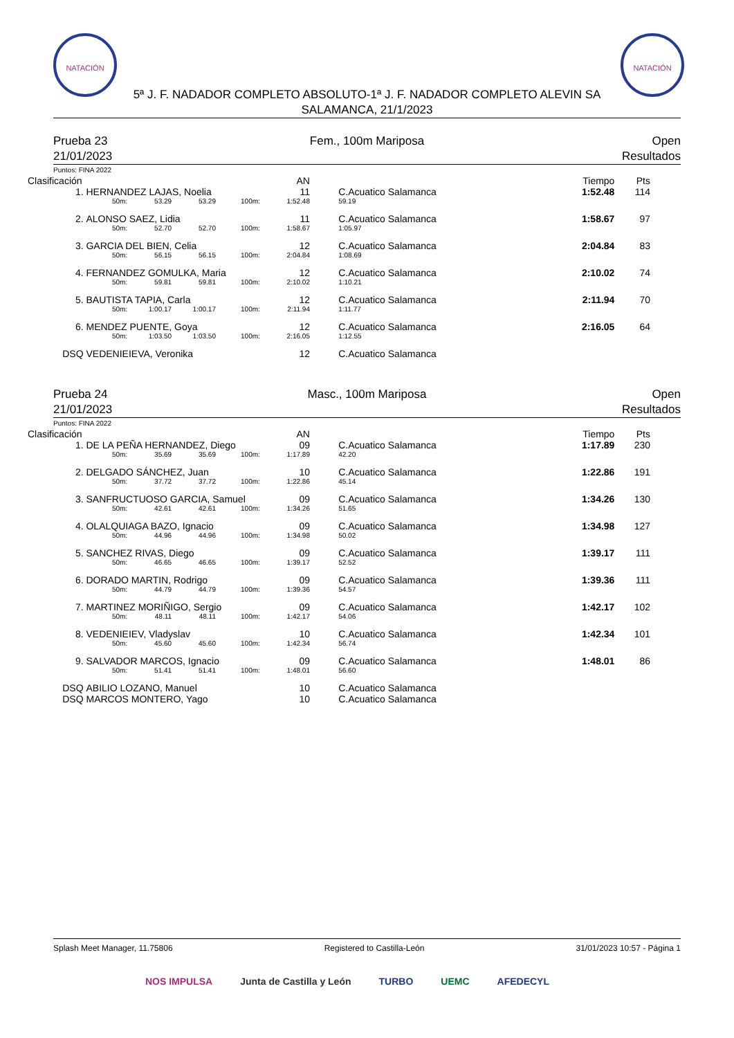NATACIÓN NATACIÓN
5ª J. F. NADADOR COMPLETO ABSOLUTO-1ª J. F. NADADOR COMPLETO ALEVIN SA
SALAMANCA, 21/1/2023
Prueba 23
21/01/2023
Fem., 100m Mariposa Open
Resultados
Puntos: FINA 2022
| Clasificación | | | | | AN | | | Tiempo | Pts |
| --- | --- | --- | --- | --- | --- | --- | --- | --- | --- |
| 1. | HERNANDEZ LAJAS, Noelia | | | | 11 | | C.Acuatico Salamanca | 1:52.48 | 114 |
| | 50m: | 53.29 | 53.29 | 100m: | 1:52.48 | | 59.19 | | |
| 2. | ALONSO SAEZ, Lidia | | | | 11 | | C.Acuatico Salamanca | 1:58.67 | 97 |
| | 50m: | 52.70 | 52.70 | 100m: | 1:58.67 | | 1:05.97 | | |
| 3. | GARCIA DEL BIEN, Celia | | | | 12 | | C.Acuatico Salamanca | 2:04.84 | 83 |
| | 50m: | 56.15 | 56.15 | 100m: | 2:04.84 | | 1:08.69 | | |
| 4. | FERNANDEZ GOMULKA, Maria | | | | 12 | | C.Acuatico Salamanca | 2:10.02 | 74 |
| | 50m: | 59.81 | 59.81 | 100m: | 2:10.02 | | 1:10.21 | | |
| 5. | BAUTISTA TAPIA, Carla | | | | 12 | | C.Acuatico Salamanca | 2:11.94 | 70 |
| | 50m: | 1:00.17 | 1:00.17 | 100m: | 2:11.94 | | 1:11.77 | | |
| 6. | MENDEZ PUENTE, Goya | | | | 12 | | C.Acuatico Salamanca | 2:16.05 | 64 |
| | 50m: | 1:03.50 | 1:03.50 | 100m: | 2:16.05 | | 1:12.55 | | |
| DSQ | VEDENIEIEVA, Veronika | | | | 12 | | C.Acuatico Salamanca | | |
Prueba 24
21/01/2023
Masc., 100m Mariposa Open
Resultados
Puntos: FINA 2022
| Clasificación | | | | | AN | | | Tiempo | Pts |
| --- | --- | --- | --- | --- | --- | --- | --- | --- | --- |
| 1. | DE LA PEÑA HERNANDEZ, Diego | | | | 09 | | C.Acuatico Salamanca | 1:17.89 | 230 |
| | 50m: | 35.69 | 35.69 | 100m: | 1:17.89 | | 42.20 | | |
| 2. | DELGADO SÁNCHEZ, Juan | | | | 10 | | C.Acuatico Salamanca | 1:22.86 | 191 |
| | 50m: | 37.72 | 37.72 | 100m: | 1:22.86 | | 45.14 | | |
| 3. | SANFRUCTUOSO GARCIA, Samuel | | | | 09 | | C.Acuatico Salamanca | 1:34.26 | 130 |
| | 50m: | 42.61 | 42.61 | 100m: | 1:34.26 | | 51.65 | | |
| 4. | OLALQUIAGA BAZO, Ignacio | | | | 09 | | C.Acuatico Salamanca | 1:34.98 | 127 |
| | 50m: | 44.96 | 44.96 | 100m: | 1:34.98 | | 50.02 | | |
| 5. | SANCHEZ RIVAS, Diego | | | | 09 | | C.Acuatico Salamanca | 1:39.17 | 111 |
| | 50m: | 46.65 | 46.65 | 100m: | 1:39.17 | | 52.52 | | |
| 6. | DORADO MARTIN, Rodrigo | | | | 09 | | C.Acuatico Salamanca | 1:39.36 | 111 |
| | 50m: | 44.79 | 44.79 | 100m: | 1:39.36 | | 54.57 | | |
| 7. | MARTINEZ MORIÑIGO, Sergio | | | | 09 | | C.Acuatico Salamanca | 1:42.17 | 102 |
| | 50m: | 48.11 | 48.11 | 100m: | 1:42.17 | | 54.06 | | |
| 8. | VEDENIEIEV, Vladyslav | | | | 10 | | C.Acuatico Salamanca | 1:42.34 | 101 |
| | 50m: | 45.60 | 45.60 | 100m: | 1:42.34 | | 56.74 | | |
| 9. | SALVADOR MARCOS, Ignacio | | | | 09 | | C.Acuatico Salamanca | 1:48.01 | 86 |
| | 50m: | 51.41 | 51.41 | 100m: | 1:48.01 | | 56.60 | | |
| DSQ | ABILIO LOZANO, Manuel | | | | 10 | | C.Acuatico Salamanca | | |
| DSQ | MARCOS MONTERO, Yago | | | | 10 | | C.Acuatico Salamanca | | |
Splash Meet Manager, 11.75806 Registered to Castilla-León 31/01/2023 10:57 - Página 1
NOS IMPULSA Junta de Castilla y León TURBO UEMC AFEDECYL